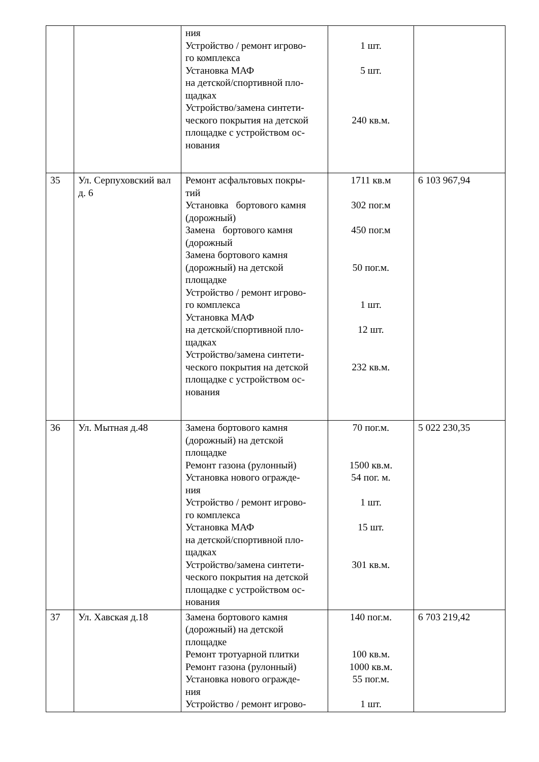| | | ния Устройство / ремонт игрово- го комплекса Установка МАФ на детской/спортивной пло- щадках Устройство/замена синтети- ческого покрытия на детской площадке с устройством ос- нования | 1 шт. 5 шт. 240 кв.м. | |
| 35 | Ул. Серпуховский вал д. 6 | Ремонт асфальтовых покры- тий Установка бортового камня (дорожный) Замена бортового камня (дорожный Замена бортового камня (дорожный) на детской площадке Устройство / ремонт игрово- го комплекса Установка МАФ на детской/спортивной пло- щадках Устройство/замена синтети- ческого покрытия на детской площадке с устройством ос- нования | 1711 кв.м 302 пог.м 450 пог.м 50 пог.м. 1 шт. 12 шт. 232 кв.м. | 6 103 967,94 |
| 36 | Ул. Мытная д.48 | Замена бортового камня (дорожный) на детской площадке Ремонт газона (рулонный) Установка нового огражде- ния Устройство / ремонт игрово- го комплекса Установка МАФ на детской/спортивной пло- щадках Устройство/замена синтети- ческого покрытия на детской площадке с устройством ос- нования | 70 пог.м. 1500 кв.м. 54 пог. м. 1 шт. 15 шт. 301 кв.м. | 5 022 230,35 |
| 37 | Ул. Хавская д.18 | Замена бортового камня (дорожный) на детской площадке Ремонт тротуарной плитки Ремонт газона (рулонный) Установка нового огражде- ния Устройство / ремонт игрово- | 140 пог.м. 100 кв.м. 1000 кв.м. 55 пог.м. 1 шт. | 6 703 219,42 |